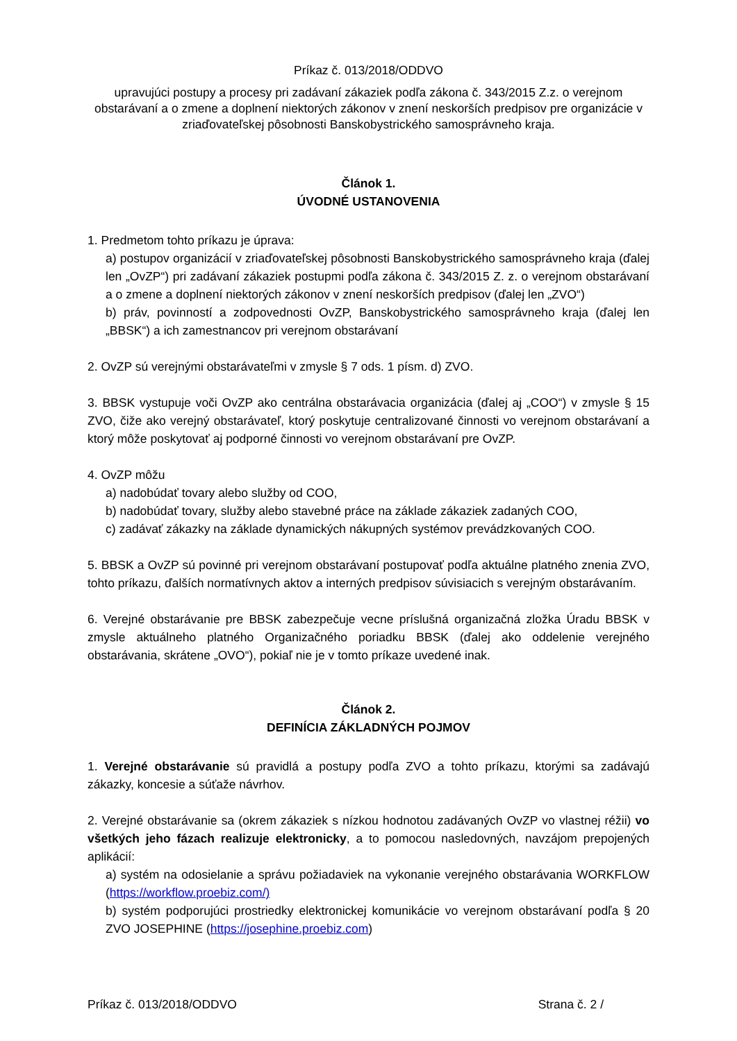Príkaz č. 013/2018/ODDVO
upravujúci postupy a procesy pri zadávaní zákaziek podľa zákona č. 343/2015 Z.z. o verejnom obstarávaní a o zmene a doplnení niektorých zákonov v znení neskorších predpisov pre organizácie v zriaďovateľskej pôsobnosti Banskobystrického samosprávneho kraja.
Článok 1.
ÚVODNÉ USTANOVENIA
1. Predmetom tohto príkazu je úprava:
a) postupov organizácií v zriaďovateľskej pôsobnosti Banskobystrického samosprávneho kraja (ďalej len „OvZP“) pri zadávaní zákaziek postupmi podľa zákona č. 343/2015 Z. z. o verejnom obstarávaní a o zmene a doplnení niektorých zákonov v znení neskorších predpisov (ďalej len „ZVO“)
b) práv, povinností a zodpovednosti OvZP, Banskobystrického samosprávneho kraja (ďalej len „BBSK“) a ich zamestnancov pri verejnom obstarávaní
2. OvZP sú verejnými obstarávateľmi v zmysle § 7 ods. 1 písm. d) ZVO.
3. BBSK vystupuje voči OvZP ako centrálna obstarávacia organizácia (ďalej aj „COO“) v zmysle § 15 ZVO, čiže ako verejný obstarávateľ, ktorý poskytuje centralizované činnosti vo verejnom obstarávaní a ktorý môže poskytovať aj podporné činnosti vo verejnom obstarávaní pre OvZP.
4. OvZP môžu
a) nadobúdať tovary alebo služby od COO,
b) nadobúdať tovary, služby alebo stavebné práce na základe zákaziek zadaných COO,
c) zadávať zákazky na základe dynamických nákupných systémov prevádzkovaných COO.
5. BBSK a OvZP sú povinné pri verejnom obstarávaní postupovať podľa aktuálne platného znenia ZVO, tohto príkazu, ďalších normatívnych aktov a interných predpisov súvisiacich s verejným obstarávaním.
6. Verejné obstarávanie pre BBSK zabezpečuje vecne príslušná organizačná zložka Úradu BBSK v zmysle aktuálneho platného Organizačného poriadku BBSK (ďalej ako oddelenie verejného obstarávania, skrátene „OVO“), pokiaľ nie je v tomto príkaze uvedené inak.
Článok 2.
DEFINÍCIA ZÁKLADNÝCH POJMOV
1. Verejné obstarávanie sú pravidlá a postupy podľa ZVO a tohto príkazu, ktorými sa zadávajú zákazky, koncesie a súťaže návrhov.
2. Verejné obstarávanie sa (okrem zákaziek s nízkou hodnotou zadávaných OvZP vo vlastnej réžii) vo všetkých jeho fázach realizuje elektronicky, a to pomocou nasledovných, navzájom prepojených aplikácií:
a) systém na odosielanie a správu požiadaviek na vykonanie verejného obstarávania WORKFLOW (https://workflow.proebiz.com/)
b) systém podporujúci prostriedky elektronickej komunikácie vo verejnom obstarávaní podľa § 20 ZVO JOSEPHINE (https://josephine.proebiz.com)
Príkaz č. 013/2018/ODDVO Strana č. 2 /